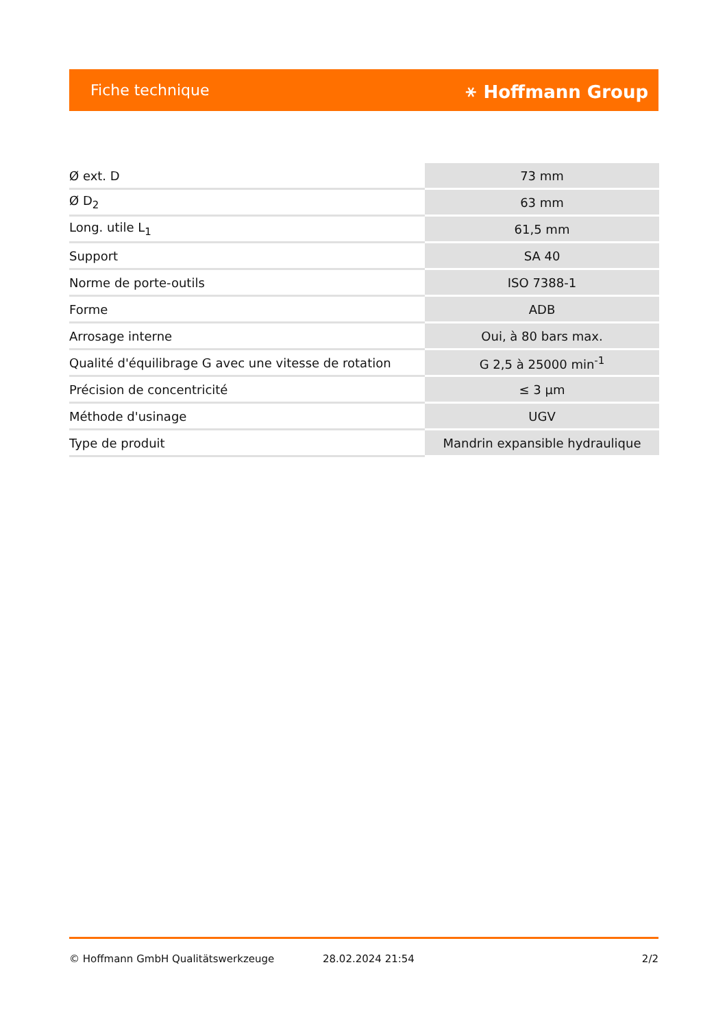Fiche technique ⚹ Hoffmann Group
| Ø ext. D | 73 mm |
| Ø D<sub>2</sub> | 63 mm |
| Long. utile L<sub>1</sub> | 61,5 mm |
| Support | SA 40 |
| Norme de porte-outils | ISO 7388-1 |
| Forme | ADB |
| Arrosage interne | Oui, à 80 bars max. |
| Qualité d'équilibrage G avec une vitesse de rotation | G 2,5 à 25000 min<sup>-1</sup> |
| Précision de concentricité | ≤ 3 µm |
| Méthode d'usinage | UGV |
| Type de produit | Mandrin expansible hydraulique |
© Hoffmann GmbH Qualitätswerkzeuge 28.02.2024 21:54 2/2